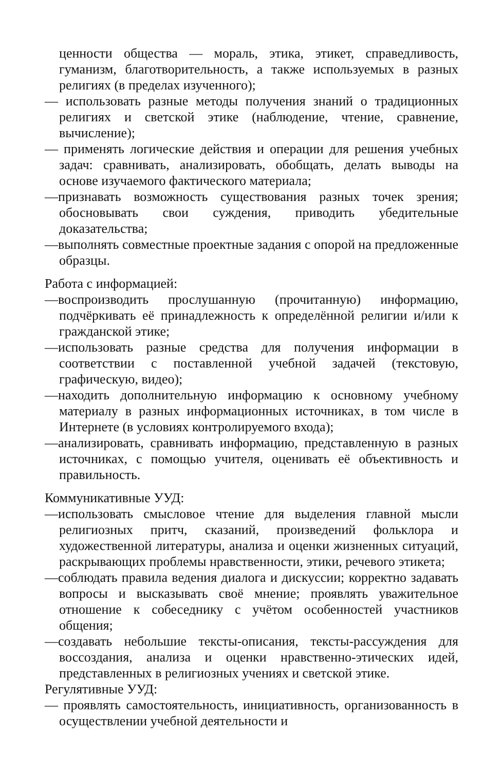ценности общества — мораль, этика, этикет, справедливость, гуманизм, благотворительность, а также используемых в разных религиях (в пределах изученного);
— использовать разные методы получения знаний о традиционных религиях и светской этике (наблюдение, чтение, сравнение, вычисление);
— применять логические действия и операции для решения учебных задач: сравнивать, анализировать, обобщать, делать выводы на основе изучаемого фактического материала;
—признавать возможность существования разных точек зрения; обосновывать свои суждения, приводить убедительные доказательства;
—выполнять совместные проектные задания с опорой на предложенные образцы.
Работа с информацией:
—воспроизводить прослушанную (прочитанную) информацию, подчёркивать её принадлежность к определённой религии и/или к гражданской этике;
—использовать разные средства для получения информации в соответствии с поставленной учебной задачей (текстовую, графическую, видео);
—находить дополнительную информацию к основному учебному материалу в разных информационных источниках, в том числе в Интернете (в условиях контролируемого входа);
—анализировать, сравнивать информацию, представленную в разных источниках, с помощью учителя, оценивать её объективность и правильность.
Коммуникативные УУД:
—использовать смысловое чтение для выделения главной мысли религиозных притч, сказаний, произведений фольклора и художественной литературы, анализа и оценки жизненных ситуаций, раскрывающих проблемы нравственности, этики, речевого этикета;
—соблюдать правила ведения диалога и дискуссии; корректно задавать вопросы и высказывать своё мнение; проявлять уважительное отношение к собеседнику с учётом особенностей участников общения;
—создавать небольшие тексты-описания, тексты-рассуждения для воссоздания, анализа и оценки нравственно-этических идей, представленных в религиозных учениях и светской этике.
Регулятивные УУД:
— проявлять самостоятельность, инициативность, организованность в осуществлении учебной деятельности и